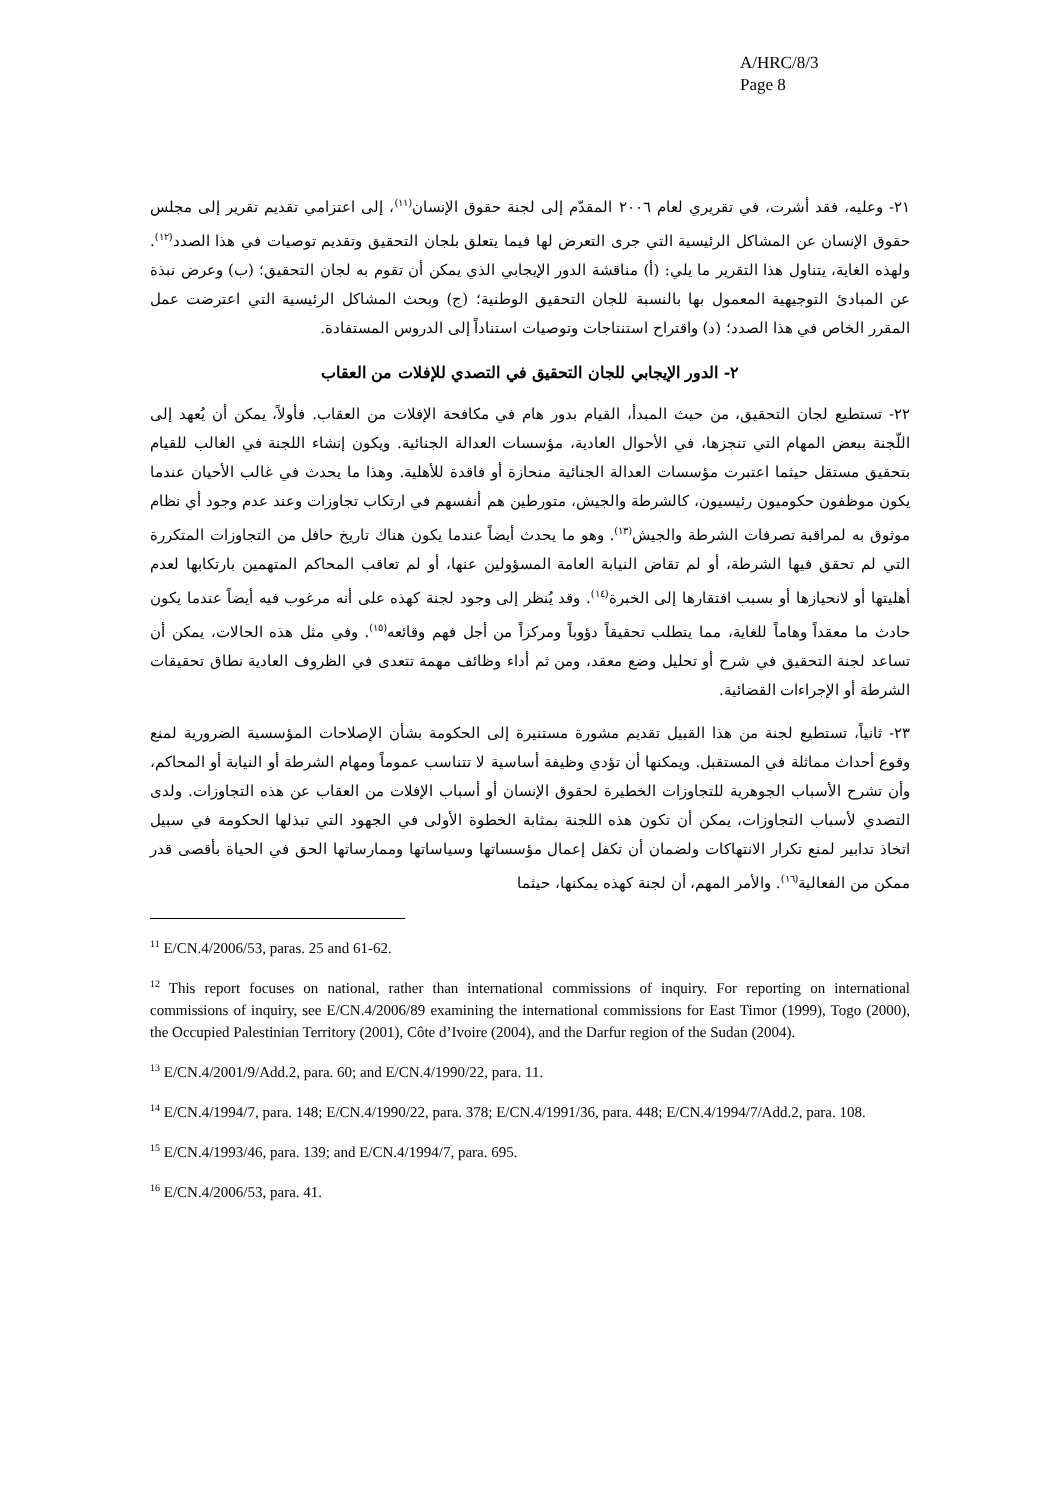A/HRC/8/3
Page 8
٢١- وعليه، فقد أشرت، في تقريري لعام ٢٠٠٦ المقدّم إلى لجنة حقوق الإنسان<sup>(١١)</sup>، إلى اعتزامي تقديم تقرير إلى مجلس حقوق الإنسان عن المشاكل الرئيسية التي جرى التعرض لها فيما يتعلق بلجان التحقيق وتقديم توصيات في هذا الصدد<sup>(١٢)</sup>. ولهذه الغاية، يتناول هذا التقرير ما يلي: (أ) مناقشة الدور الإيجابي الذي يمكن أن تقوم به لجان التحقيق؛ (ب) وعرض نبذة عن المبادئ التوجيهية المعمول بها بالنسبة للجان التحقيق الوطنية؛ (ج) وبحث المشاكل الرئيسية التي اعترضت عمل المقرر الخاص في هذا الصدد؛ (د) واقتراح استنتاجات وتوصيات استناداً إلى الدروس المستفادة.
٢- الدور الإيجابي للجان التحقيق في التصدي للإفلات من العقاب
٢٢- تستطيع لجان التحقيق، من حيث المبدأ، القيام بدور هام في مكافحة الإفلات من العقاب. فأولاً، يمكن أن يُعهد إلى اللّجنة ببعض المهام التي تنجزها، في الأحوال العادية، مؤسسات العدالة الجنائية. ويكون إنشاء اللجنة في الغالب للقيام بتحقيق مستقل حيثما اعتبرت مؤسسات العدالة الجنائية منحازة أو فاقدة للأهلية. وهذا ما يحدث في غالب الأحيان عندما يكون موظفون حكوميون رئيسيون، كالشرطة والجيش، متورطين هم أنفسهم في ارتكاب تجاوزات وعند عدم وجود أي نظام موثوق به لمراقبة تصرفات الشرطة والجيش<sup>(١٣)</sup>. وهو ما يحدث أيضاً عندما يكون هناك تاريخ حافل من التجاوزات المتكررة التي لم تحقق فيها الشرطة، أو لم تقاض النيابة العامة المسؤولين عنها، أو لم تعاقب المحاكم المتهمين بارتكابها لعدم أهليتها أو لانحيازها أو بسبب افتقارها إلى الخبرة<sup>(١٤)</sup>. وقد يُنظر إلى وجود لجنة كهذه على أنه مرغوب فيه أيضاً عندما يكون حادث ما معقداً وهاماً للغاية، مما يتطلب تحقيقاً دؤوباً ومركزاً من أجل فهم وقائعه<sup>(١٥)</sup>. وفي مثل هذه الحالات، يمكن أن تساعد لجنة التحقيق في شرح أو تحليل وضع معقد، ومن ثم أداء وظائف مهمة تتعدى في الظروف العادية نطاق تحقيقات الشرطة أو الإجراءات القضائية.
٢٣- ثانياً، تستطيع لجنة من هذا القبيل تقديم مشورة مستنيرة إلى الحكومة بشأن الإصلاحات المؤسسية الضرورية لمنع وقوع أحداث مماثلة في المستقبل. ويمكنها أن تؤدي وظيفة أساسية لا تتناسب عموماً ومهام الشرطة أو النيابة أو المحاكم، وأن تشرح الأسباب الجوهرية للتجاوزات الخطيرة لحقوق الإنسان أو أسباب الإفلات من العقاب عن هذه التجاوزات. ولدى التصدي لأسباب التجاوزات، يمكن أن تكون هذه اللجنة بمثابة الخطوة الأولى في الجهود التي تبذلها الحكومة في سبيل اتخاذ تدابير لمنع تكرار الانتهاكات ولضمان أن تكفل إعمال مؤسساتها وسياساتها وممارساتها الحق في الحياة بأقصى قدر ممكن من الفعالية<sup>(١٦)</sup>. والأمر المهم، أن لجنة كهذه يمكنها، حيثما
<sup>11</sup> E/CN.4/2006/53, paras. 25 and 61-62.
<sup>12</sup> This report focuses on national, rather than international commissions of inquiry. For reporting on international commissions of inquiry, see E/CN.4/2006/89 examining the international commissions for East Timor (1999), Togo (2000), the Occupied Palestinian Territory (2001), Côte d’Ivoire (2004), and the Darfur region of the Sudan (2004).
<sup>13</sup> E/CN.4/2001/9/Add.2, para. 60; and E/CN.4/1990/22, para. 11.
<sup>14</sup> E/CN.4/1994/7, para. 148; E/CN.4/1990/22, para. 378; E/CN.4/1991/36, para. 448; E/CN.4/1994/7/Add.2, para. 108.
<sup>15</sup> E/CN.4/1993/46, para. 139; and E/CN.4/1994/7, para. 695.
<sup>16</sup> E/CN.4/2006/53, para. 41.